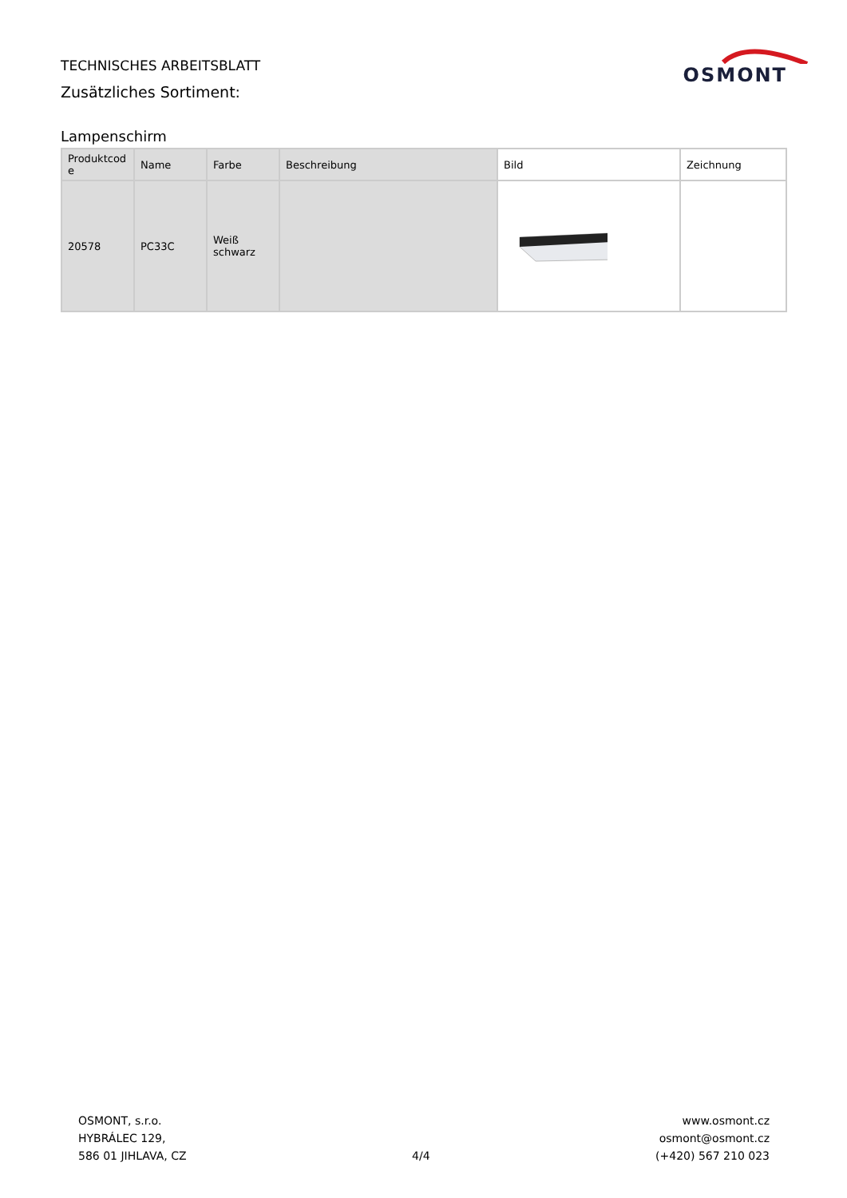TECHNISCHES ARBEITSBLATT
Zusätzliches Sortiment:
OSMONT
Lampenschirm
| Produktcod e | Name | Farbe | Beschreibung | Bild | Zeichnung |
| --- | --- | --- | --- | --- | --- |
| 20578 | PC33C | Weiß schwarz | | | |
OSMONT, s.r.o.
HYBRÁLEC 129,
586 01 JIHLAVA, CZ
4/4
www.osmont.cz
osmont@osmont.cz
(+420) 567 210 023